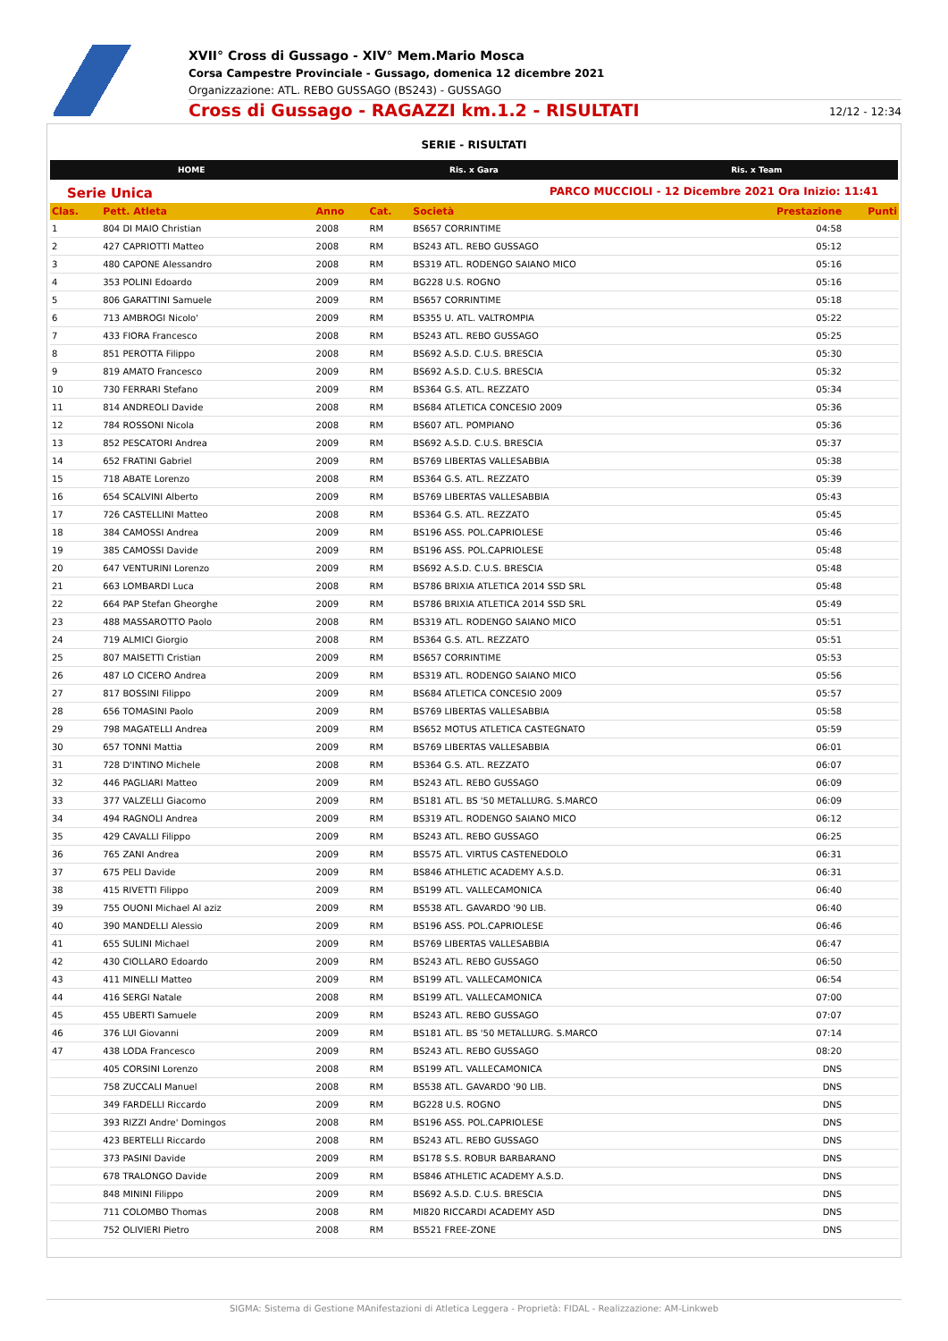XVII° Cross di Gussago - XIV° Mem.Mario Mosca
Corsa Campestre Provinciale - Gussago, domenica 12 dicembre 2021
Organizzazione: ATL. REBO GUSSAGO (BS243) - GUSSAGO
Cross di Gussago - RAGAZZI km.1.2 - RISULTATI 12/12 - 12:34
SERIE - RISULTATI
HOME Ris. x Gara Ris. x Team
Serie Unica PARCO MUCCIOLI - 12 Dicembre 2021 Ora Inizio: 11:41
| Clas. | Pett. Atleta | Anno | Cat. | Società | Prestazione | Punti |
| --- | --- | --- | --- | --- | --- | --- |
| 1 | 804 DI MAIO Christian | 2008 | RM | BS657 CORRINTIME | 04:58 | |
| 2 | 427 CAPRIOTTI Matteo | 2008 | RM | BS243 ATL. REBO GUSSAGO | 05:12 | |
| 3 | 480 CAPONE Alessandro | 2008 | RM | BS319 ATL. RODENGO SAIANO MICO | 05:16 | |
| 4 | 353 POLINI Edoardo | 2009 | RM | BG228 U.S. ROGNO | 05:16 | |
| 5 | 806 GARATTINI Samuele | 2009 | RM | BS657 CORRINTIME | 05:18 | |
| 6 | 713 AMBROGI Nicolo' | 2009 | RM | BS355 U. ATL. VALTROMPIA | 05:22 | |
| 7 | 433 FIORA Francesco | 2008 | RM | BS243 ATL. REBO GUSSAGO | 05:25 | |
| 8 | 851 PEROTTA Filippo | 2008 | RM | BS692 A.S.D. C.U.S. BRESCIA | 05:30 | |
| 9 | 819 AMATO Francesco | 2009 | RM | BS692 A.S.D. C.U.S. BRESCIA | 05:32 | |
| 10 | 730 FERRARI Stefano | 2009 | RM | BS364 G.S. ATL. REZZATO | 05:34 | |
| 11 | 814 ANDREOLI Davide | 2008 | RM | BS684 ATLETICA CONCESIO 2009 | 05:36 | |
| 12 | 784 ROSSONI Nicola | 2008 | RM | BS607 ATL. POMPIANO | 05:36 | |
| 13 | 852 PESCATORI Andrea | 2009 | RM | BS692 A.S.D. C.U.S. BRESCIA | 05:37 | |
| 14 | 652 FRATINI Gabriel | 2009 | RM | BS769 LIBERTAS VALLESABBIA | 05:38 | |
| 15 | 718 ABATE Lorenzo | 2008 | RM | BS364 G.S. ATL. REZZATO | 05:39 | |
| 16 | 654 SCALVINI Alberto | 2009 | RM | BS769 LIBERTAS VALLESABBIA | 05:43 | |
| 17 | 726 CASTELLINI Matteo | 2008 | RM | BS364 G.S. ATL. REZZATO | 05:45 | |
| 18 | 384 CAMOSSI Andrea | 2009 | RM | BS196 ASS. POL.CAPRIOLESE | 05:46 | |
| 19 | 385 CAMOSSI Davide | 2009 | RM | BS196 ASS. POL.CAPRIOLESE | 05:48 | |
| 20 | 647 VENTURINI Lorenzo | 2009 | RM | BS692 A.S.D. C.U.S. BRESCIA | 05:48 | |
| 21 | 663 LOMBARDI Luca | 2008 | RM | BS786 BRIXIA ATLETICA 2014 SSD SRL | 05:48 | |
| 22 | 664 PAP Stefan Gheorghe | 2009 | RM | BS786 BRIXIA ATLETICA 2014 SSD SRL | 05:49 | |
| 23 | 488 MASSAROTTO Paolo | 2008 | RM | BS319 ATL. RODENGO SAIANO MICO | 05:51 | |
| 24 | 719 ALMICI Giorgio | 2008 | RM | BS364 G.S. ATL. REZZATO | 05:51 | |
| 25 | 807 MAISETTI Cristian | 2009 | RM | BS657 CORRINTIME | 05:53 | |
| 26 | 487 LO CICERO Andrea | 2009 | RM | BS319 ATL. RODENGO SAIANO MICO | 05:56 | |
| 27 | 817 BOSSINI Filippo | 2009 | RM | BS684 ATLETICA CONCESIO 2009 | 05:57 | |
| 28 | 656 TOMASINI Paolo | 2009 | RM | BS769 LIBERTAS VALLESABBIA | 05:58 | |
| 29 | 798 MAGATELLI Andrea | 2009 | RM | BS652 MOTUS ATLETICA CASTEGNATO | 05:59 | |
| 30 | 657 TONNI Mattia | 2009 | RM | BS769 LIBERTAS VALLESABBIA | 06:01 | |
| 31 | 728 D'INTINO Michele | 2008 | RM | BS364 G.S. ATL. REZZATO | 06:07 | |
| 32 | 446 PAGLIARI Matteo | 2009 | RM | BS243 ATL. REBO GUSSAGO | 06:09 | |
| 33 | 377 VALZELLI Giacomo | 2009 | RM | BS181 ATL. BS '50 METALLURG. S.MARCO | 06:09 | |
| 34 | 494 RAGNOLI Andrea | 2009 | RM | BS319 ATL. RODENGO SAIANO MICO | 06:12 | |
| 35 | 429 CAVALLI Filippo | 2009 | RM | BS243 ATL. REBO GUSSAGO | 06:25 | |
| 36 | 765 ZANI Andrea | 2009 | RM | BS575 ATL. VIRTUS CASTENEDOLO | 06:31 | |
| 37 | 675 PELI Davide | 2009 | RM | BS846 ATHLETIC ACADEMY A.S.D. | 06:31 | |
| 38 | 415 RIVETTI Filippo | 2009 | RM | BS199 ATL. VALLECAMONICA | 06:40 | |
| 39 | 755 OUONI Michael Al aziz | 2009 | RM | BS538 ATL. GAVARDO '90 LIB. | 06:40 | |
| 40 | 390 MANDELLI Alessio | 2009 | RM | BS196 ASS. POL.CAPRIOLESE | 06:46 | |
| 41 | 655 SULINI Michael | 2009 | RM | BS769 LIBERTAS VALLESABBIA | 06:47 | |
| 42 | 430 CIOLLARO Edoardo | 2009 | RM | BS243 ATL. REBO GUSSAGO | 06:50 | |
| 43 | 411 MINELLI Matteo | 2009 | RM | BS199 ATL. VALLECAMONICA | 06:54 | |
| 44 | 416 SERGI Natale | 2008 | RM | BS199 ATL. VALLECAMONICA | 07:00 | |
| 45 | 455 UBERTI Samuele | 2009 | RM | BS243 ATL. REBO GUSSAGO | 07:07 | |
| 46 | 376 LUI Giovanni | 2009 | RM | BS181 ATL. BS '50 METALLURG. S.MARCO | 07:14 | |
| 47 | 438 LODA Francesco | 2009 | RM | BS243 ATL. REBO GUSSAGO | 08:20 | |
| | 405 CORSINI Lorenzo | 2008 | RM | BS199 ATL. VALLECAMONICA | DNS | |
| | 758 ZUCCALI Manuel | 2008 | RM | BS538 ATL. GAVARDO '90 LIB. | DNS | |
| | 349 FARDELLI Riccardo | 2009 | RM | BG228 U.S. ROGNO | DNS | |
| | 393 RIZZI Andre' Domingos | 2008 | RM | BS196 ASS. POL.CAPRIOLESE | DNS | |
| | 423 BERTELLI Riccardo | 2008 | RM | BS243 ATL. REBO GUSSAGO | DNS | |
| | 373 PASINI Davide | 2009 | RM | BS178 S.S. ROBUR BARBARANO | DNS | |
| | 678 TRALONGO Davide | 2009 | RM | BS846 ATHLETIC ACADEMY A.S.D. | DNS | |
| | 848 MININI Filippo | 2009 | RM | BS692 A.S.D. C.U.S. BRESCIA | DNS | |
| | 711 COLOMBO Thomas | 2008 | RM | MI820 RICCARDI ACADEMY ASD | DNS | |
| | 752 OLIVIERI Pietro | 2008 | RM | BS521 FREE-ZONE | DNS | |
SIGMA: Sistema di Gestione MAnifestazioni di Atletica Leggera - Proprietà: FIDAL - Realizzazione: AM-Linkweb